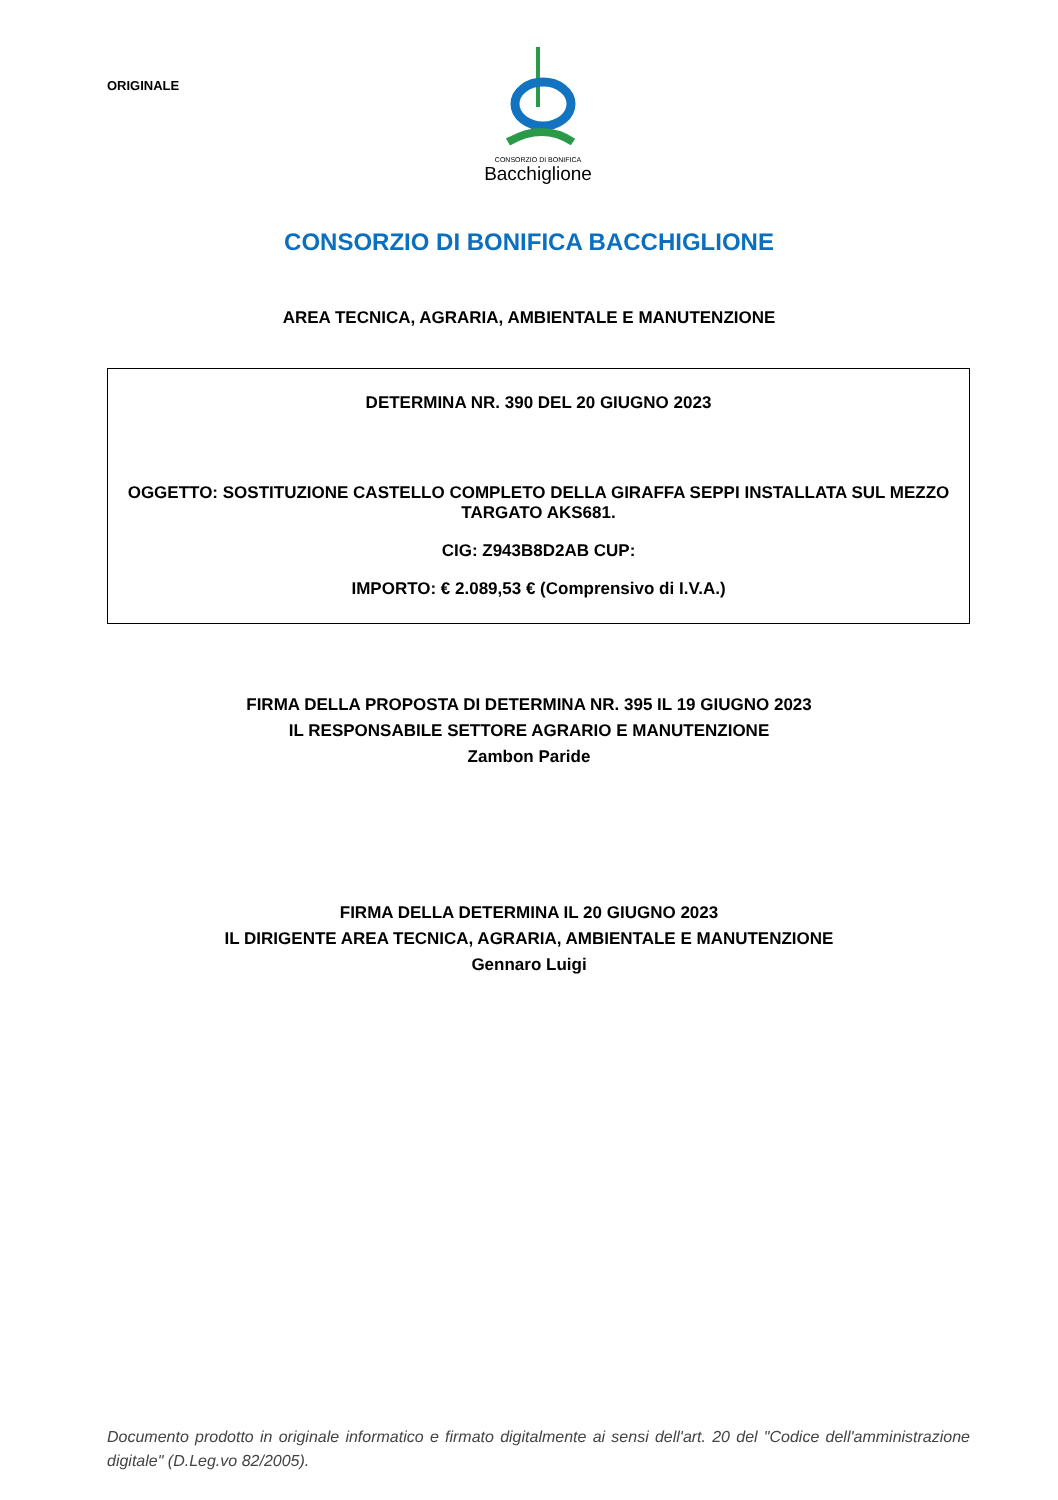ORIGINALE
CONSORZIO DI BONIFICA
Bacchiglione
CONSORZIO DI BONIFICA BACCHIGLIONE
AREA TECNICA, AGRARIA, AMBIENTALE E MANUTENZIONE
DETERMINA NR. 390 DEL 20 GIUGNO 2023
OGGETTO: SOSTITUZIONE CASTELLO COMPLETO DELLA GIRAFFA SEPPI INSTALLATA SUL MEZZO TARGATO AKS681.
CIG: Z943B8D2AB CUP:
IMPORTO: € 2.089,53 € (Comprensivo di I.V.A.)
FIRMA DELLA PROPOSTA DI DETERMINA NR. 395 IL 19 GIUGNO 2023
IL RESPONSABILE SETTORE AGRARIO E MANUTENZIONE
Zambon Paride
FIRMA DELLA DETERMINA IL 20 GIUGNO 2023
IL DIRIGENTE AREA TECNICA, AGRARIA, AMBIENTALE E MANUTENZIONE
Gennaro Luigi
Documento prodotto in originale informatico e firmato digitalmente ai sensi dell'art. 20 del "Codice dell'amministrazione digitale" (D.Leg.vo 82/2005).